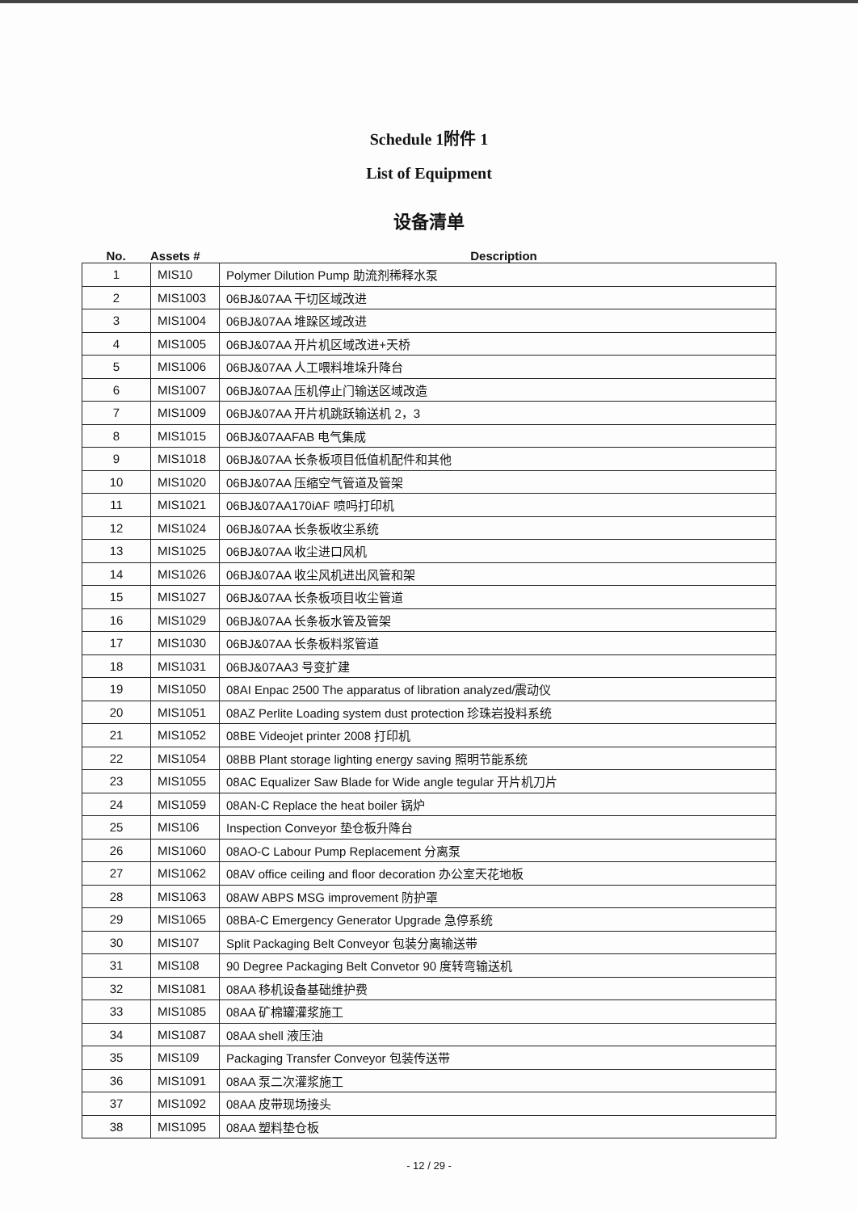Schedule 1附件 1
List of Equipment
设备清单
No. Assets # Description
| 1 | MIS10 | Polymer Dilution Pump 助流剂稀释水泵 |
| 2 | MIS1003 | 06BJ&07AA 干切区域改进 |
| 3 | MIS1004 | 06BJ&07AA 堆跺区域改进 |
| 4 | MIS1005 | 06BJ&07AA 开片机区域改进+天桥 |
| 5 | MIS1006 | 06BJ&07AA 人工喂料堆垛升降台 |
| 6 | MIS1007 | 06BJ&07AA 压机停止门输送区域改造 |
| 7 | MIS1009 | 06BJ&07AA 开片机跳跃输送机 2，3 |
| 8 | MIS1015 | 06BJ&07AAFAB 电气集成 |
| 9 | MIS1018 | 06BJ&07AA 长条板项目低值机配件和其他 |
| 10 | MIS1020 | 06BJ&07AA 压缩空气管道及管架 |
| 11 | MIS1021 | 06BJ&07AA170iAF 喷吗打印机 |
| 12 | MIS1024 | 06BJ&07AA 长条板收尘系统 |
| 13 | MIS1025 | 06BJ&07AA 收尘进口风机 |
| 14 | MIS1026 | 06BJ&07AA 收尘风机进出风管和架 |
| 15 | MIS1027 | 06BJ&07AA 长条板项目收尘管道 |
| 16 | MIS1029 | 06BJ&07AA 长条板水管及管架 |
| 17 | MIS1030 | 06BJ&07AA 长条板料浆管道 |
| 18 | MIS1031 | 06BJ&07AA3 号变扩建 |
| 19 | MIS1050 | 08AI Enpac 2500 The apparatus of libration analyzed/震动仪 |
| 20 | MIS1051 | 08AZ Perlite Loading system dust protection 珍珠岩投料系统 |
| 21 | MIS1052 | 08BE Videojet printer 2008 打印机 |
| 22 | MIS1054 | 08BB Plant storage lighting energy saving 照明节能系统 |
| 23 | MIS1055 | 08AC Equalizer Saw Blade for Wide angle tegular 开片机刀片 |
| 24 | MIS1059 | 08AN-C Replace the heat boiler 锅炉 |
| 25 | MIS106 | Inspection Conveyor 垫仓板升降台 |
| 26 | MIS1060 | 08AO-C Labour Pump Replacement 分离泵 |
| 27 | MIS1062 | 08AV office ceiling and floor decoration 办公室天花地板 |
| 28 | MIS1063 | 08AW ABPS MSG improvement 防护罩 |
| 29 | MIS1065 | 08BA-C Emergency Generator Upgrade 急停系统 |
| 30 | MIS107 | Split Packaging Belt Conveyor 包装分离输送带 |
| 31 | MIS108 | 90 Degree Packaging Belt Convetor 90 度转弯输送机 |
| 32 | MIS1081 | 08AA 移机设备基础维护费 |
| 33 | MIS1085 | 08AA 矿棉罐灌浆施工 |
| 34 | MIS1087 | 08AA shell 液压油 |
| 35 | MIS109 | Packaging Transfer Conveyor 包装传送带 |
| 36 | MIS1091 | 08AA 泵二次灌浆施工 |
| 37 | MIS1092 | 08AA 皮带现场接头 |
| 38 | MIS1095 | 08AA 塑料垫仓板 |
- 12 / 29 -